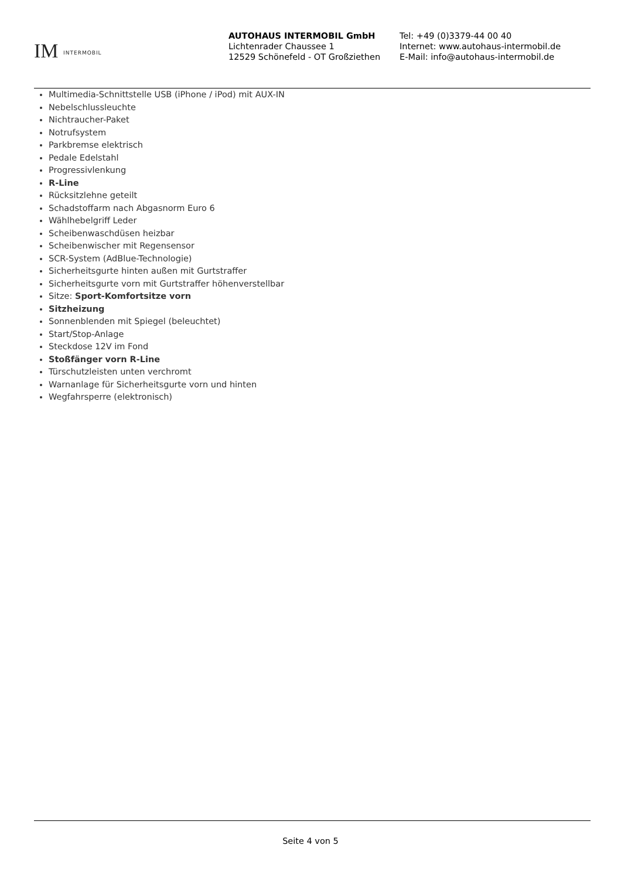IM INTERMOBIL
AUTOHAUS INTERMOBIL GmbH
Lichtenrader Chaussee 1
12529 Schönefeld - OT Großziethen
Tel: +49 (0)3379-44 00 40
Internet: www.autohaus-intermobil.de
E-Mail: info@autohaus-intermobil.de
Multimedia-Schnittstelle USB (iPhone / iPod) mit AUX-IN
Nebelschlussleuchte
Nichtraucher-Paket
Notrufsystem
Parkbremse elektrisch
Pedale Edelstahl
Progressivlenkung
R-Line
Rücksitzlehne geteilt
Schadstoffarm nach Abgasnorm Euro 6
Wählhebelgriff Leder
Scheibenwaschdüsen heizbar
Scheibenwischer mit Regensensor
SCR-System (AdBlue-Technologie)
Sicherheitsgurte hinten außen mit Gurtstraffer
Sicherheitsgurte vorn mit Gurtstraffer höhenverstellbar
Sitze: Sport-Komfortsitze vorn
Sitzheizung
Sonnenblenden mit Spiegel (beleuchtet)
Start/Stop-Anlage
Steckdose 12V im Fond
Stoßfänger vorn R-Line
Türschutzleisten unten verchromt
Warnanlage für Sicherheitsgurte vorn und hinten
Wegfahrsperre (elektronisch)
Seite 4 von 5